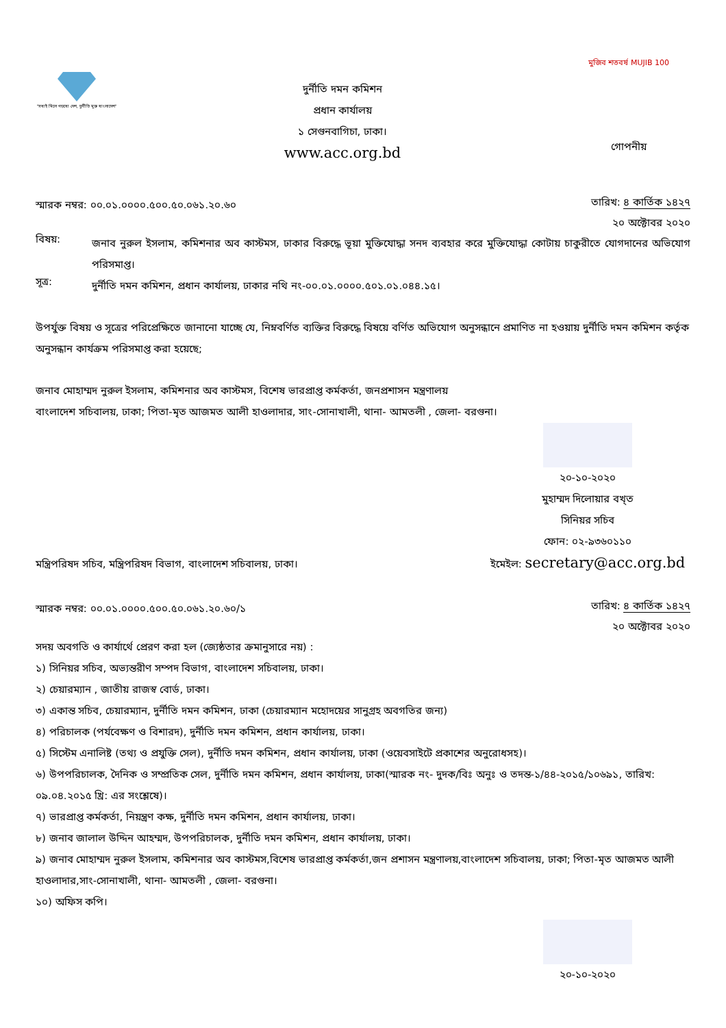"সবাই মিলে গড়বো দেশ, দুর্নীতি মুক্ত বাংলাদেশ"
দুর্নীতি দমন কমিশন
প্রধান কার্যালয়
১ সেগুনবাগিচা, ঢাকা।
www.acc.org.bd
মুজিব শতবর্ষ MUJIB 100
গোপনীয়
স্মারক নম্বর: ০০.০১.০০০০.৫০০.৫০.০৬১.২০.৬০
তারিখ: ৪ কার্তিক ১৪২৭
২০ অক্টোবর ২০২০
বিষয়:
জনাব নুরুল ইসলাম, কমিশনার অব কাস্টমস, ঢাকার বিরুদ্ধে ভূয়া মুক্তিযোদ্ধা সনদ ব্যবহার করে মুক্তিযোদ্ধা কোটায় চাকুরীতে যোগদানের অভিযোগ পরিসমাপ্ত।
সূত্র:
দুর্নীতি দমন কমিশন, প্রধান কার্যালয়, ঢাকার নথি নং-০০.০১.০০০০.৫০১.০১.০৪৪.১৫।
উপর্যুক্ত বিষয় ও সূত্রের পরিপ্রেক্ষিতে জানানো যাচ্ছে যে, নিম্নবর্ণিত ব্যক্তির বিরুদ্ধে বিষয়ে বর্ণিত অভিযোগ অনুসন্ধানে প্রমাণিত না হওয়ায় দুর্নীতি দমন কমিশন কর্তৃক অনুসন্ধান কার্যক্রম পরিসমাপ্ত করা হয়েছে;
জনাব মোহাম্মদ নুরুল ইসলাম, কমিশনার অব কাস্টমস, বিশেষ ভারপ্রাপ্ত কর্মকর্তা, জনপ্রশাসন মন্ত্রণালয়
বাংলাদেশ সচিবালয়, ঢাকা; পিতা-মৃত আজমত আলী হাওলাদার, সাং-সোনাখালী, থানা- আমতলী , জেলা- বরগুনা।
মন্ত্রিপরিষদ সচিব, মন্ত্রিপরিষদ বিভাগ, বাংলাদেশ সচিবালয়, ঢাকা।
২০-১০-২০২০
মুহাম্মদ দিলোয়ার বখ্ত
সিনিয়র সচিব
ফোন: ০২-৯৩৬০১১০
ইমেইল: secretary@acc.org.bd
স্মারক নম্বর: ০০.০১.০০০০.৫০০.৫০.০৬১.২০.৬০/১
তারিখ: ৪ কার্তিক ১৪২৭
২০ অক্টোবর ২০২০
সদয় অবগতি ও কার্যার্থে প্রেরণ করা হল (জ্যেষ্ঠতার ক্রমানুসারে নয়) :
১) সিনিয়র সচিব, অভ্যন্তরীণ সম্পদ বিভাগ, বাংলাদেশ সচিবালয়, ঢাকা।
২) চেয়ারম্যান , জাতীয় রাজস্ব বোর্ড, ঢাকা।
৩) একান্ত সচিব, চেয়ারম্যান, দুর্নীতি দমন কমিশন, ঢাকা (চেয়ারম্যান মহোদয়ের সানুগ্রহ অবগতির জন্য)
৪) পরিচালক (পর্যবেক্ষণ ও বিশারদ), দুর্নীতি দমন কমিশন, প্রধান কার্যালয়, ঢাকা।
৫) সিস্টেম এনালিষ্ট (তথ্য ও প্রযুক্তি সেল), দুর্নীতি দমন কমিশন, প্রধান কার্যালয়, ঢাকা (ওয়েবসাইটে প্রকাশের অনুরোধসহ)।
৬) উপপরিচালক, দৈনিক ও সম্প্রতিক সেল, দুর্নীতি দমন কমিশন, প্রধান কার্যালয়, ঢাকা(স্মারক নং- দুদক/বিঃ অনুঃ ও তদন্ত-১/৪৪-২০১৫/১০৬৯১, তারিখ: ০৯.০৪.২০১৫ খ্রি: এর সংশ্লেষে)।
৭) ভারপ্রাপ্ত কর্মকর্তা, নিয়ন্ত্রণ কক্ষ, দুর্নীতি দমন কমিশন, প্রধান কার্যালয়, ঢাকা।
৮) জনাব জালাল উদ্দিন আহম্মদ, উপপরিচালক, দুর্নীতি দমন কমিশন, প্রধান কার্যালয়, ঢাকা।
৯) জনাব মোহাম্মদ নুরুল ইসলাম, কমিশনার অব কাস্টমস,বিশেষ ভারপ্রাপ্ত কর্মকর্তা,জন প্রশাসন মন্ত্রণালয়,বাংলাদেশ সচিবালয়, ঢাকা; পিতা-মৃত আজমত আলী হাওলাদার,সাং-সোনাখালী, থানা- আমতলী , জেলা- বরগুনা।
১০) অফিস কপি।
২০-১০-২০২০